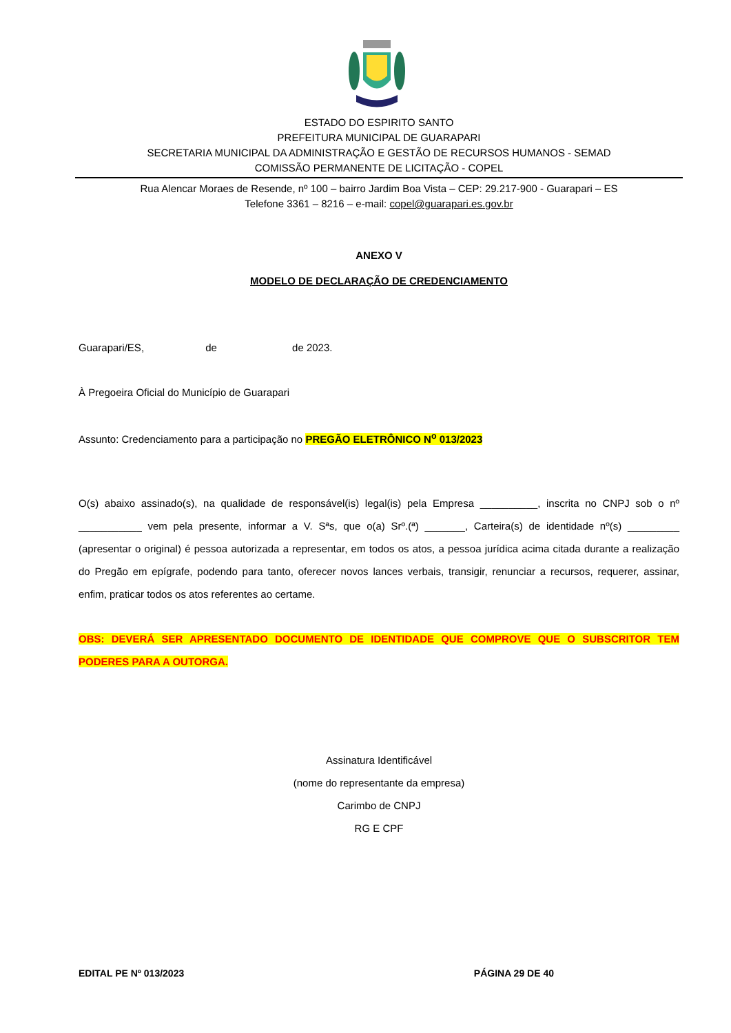ESTADO DO ESPIRITO SANTO
PREFEITURA MUNICIPAL DE GUARAPARI
SECRETARIA MUNICIPAL DA ADMINISTRAÇÃO E GESTÃO DE RECURSOS HUMANOS - SEMAD
COMISSÃO PERMANENTE DE LICITAÇÃO - COPEL
Rua Alencar Moraes de Resende, nº 100 – bairro Jardim Boa Vista – CEP: 29.217-900 - Guarapari – ES
Telefone 3361 – 8216 – e-mail: copel@guarapari.es.gov.br
ANEXO V
MODELO DE DECLARAÇÃO DE CREDENCIAMENTO
Guarapari/ES, de de 2023.
À Pregoeira Oficial do Município de Guarapari
Assunto: Credenciamento para a participação no PREGÃO ELETRÔNICO N<sup>o</sup> 013/2023
O(s) abaixo assinado(s), na qualidade de responsável(is) legal(is) pela Empresa __________, inscrita no CNPJ sob o nº ___________ vem pela presente, informar a V. Sªs, que o(a) Srº.(ª) _______, Carteira(s) de identidade nº(s) _________ (apresentar o original) é pessoa autorizada a representar, em todos os atos, a pessoa jurídica acima citada durante a realização do Pregão em epígrafe, podendo para tanto, oferecer novos lances verbais, transigir, renunciar a recursos, requerer, assinar, enfim, praticar todos os atos referentes ao certame.
OBS: DEVERÁ SER APRESENTADO DOCUMENTO DE IDENTIDADE QUE COMPROVE QUE O SUBSCRITOR TEM PODERES PARA A OUTORGA.
Assinatura Identificável
(nome do representante da empresa)
Carimbo de CNPJ
RG E CPF
EDITAL PE Nº 013/2023 PÁGINA 29 DE 40